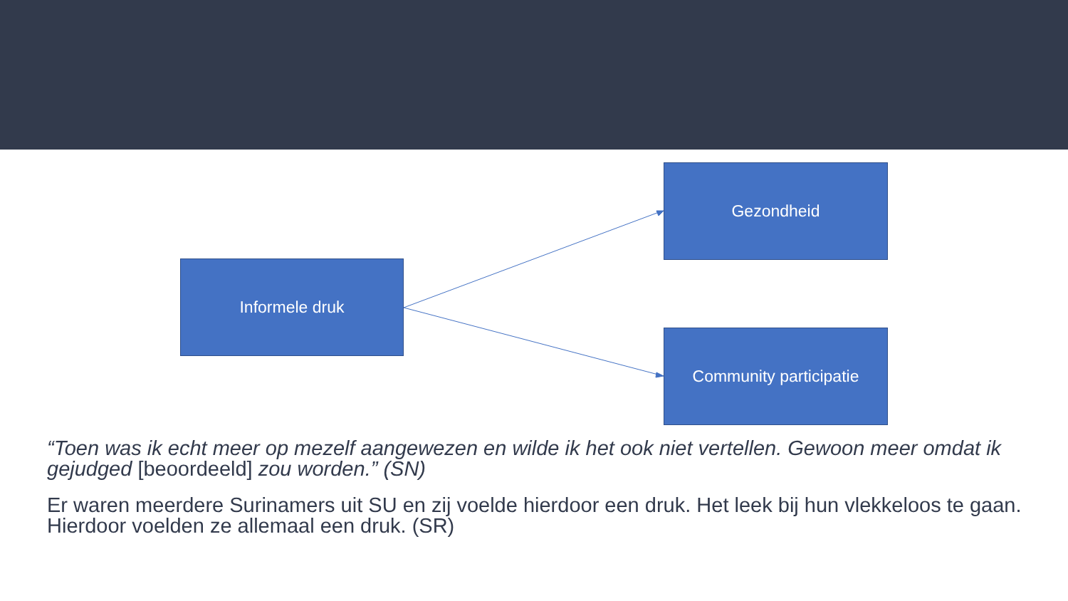Informele druk
Gezondheid
Community participatie
“Toen was ik echt meer op mezelf aangewezen en wilde ik het ook niet vertellen. Gewoon meer omdat ik gejudged [beoordeeld] zou worden.” (SN)
Er waren meerdere Surinamers uit SU en zij voelde hierdoor een druk. Het leek bij hun vlekkeloos te gaan. Hierdoor voelden ze allemaal een druk. (SR)